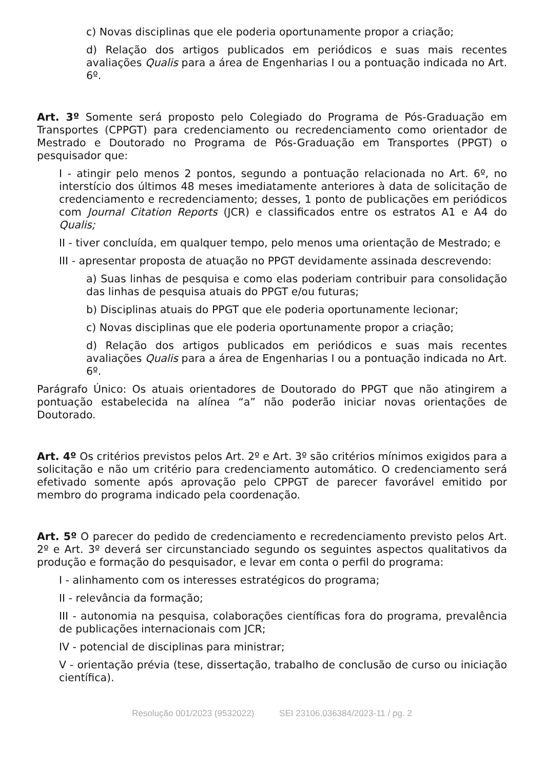c) Novas disciplinas que ele poderia oportunamente propor a criação;
d) Relação dos artigos publicados em periódicos e suas mais recentes avaliações Qualis para a área de Engenharias I ou a pontuação indicada no Art. 6º.
Art. 3º Somente será proposto pelo Colegiado do Programa de Pós-Graduação em Transportes (CPPGT) para credenciamento ou recredenciamento como orientador de Mestrado e Doutorado no Programa de Pós-Graduação em Transportes (PPGT) o pesquisador que:
I - atingir pelo menos 2 pontos, segundo a pontuação relacionada no Art. 6º, no interstício dos últimos 48 meses imediatamente anteriores à data de solicitação de credenciamento e recredenciamento; desses, 1 ponto de publicações em periódicos com Journal Citation Reports (JCR) e classificados entre os estratos A1 e A4 do Qualis;
II - tiver concluída, em qualquer tempo, pelo menos uma orientação de Mestrado; e
III - apresentar proposta de atuação no PPGT devidamente assinada descrevendo:
a) Suas linhas de pesquisa e como elas poderiam contribuir para consolidação das linhas de pesquisa atuais do PPGT e/ou futuras;
b) Disciplinas atuais do PPGT que ele poderia oportunamente lecionar;
c) Novas disciplinas que ele poderia oportunamente propor a criação;
d) Relação dos artigos publicados em periódicos e suas mais recentes avaliações Qualis para a área de Engenharias I ou a pontuação indicada no Art. 6º.
Parágrafo Único: Os atuais orientadores de Doutorado do PPGT que não atingirem a pontuação estabelecida na alínea “a” não poderão iniciar novas orientações de Doutorado.
Art. 4º Os critérios previstos pelos Art. 2º e Art. 3º são critérios mínimos exigidos para a solicitação e não um critério para credenciamento automático. O credenciamento será efetivado somente após aprovação pelo CPPGT de parecer favorável emitido por membro do programa indicado pela coordenação.
Art. 5º O parecer do pedido de credenciamento e recredenciamento previsto pelos Art. 2º e Art. 3º deverá ser circunstanciado segundo os seguintes aspectos qualitativos da produção e formação do pesquisador, e levar em conta o perfil do programa:
I - alinhamento com os interesses estratégicos do programa;
II - relevância da formação;
III - autonomia na pesquisa, colaborações científicas fora do programa, prevalência de publicações internacionais com JCR;
IV - potencial de disciplinas para ministrar;
V - orientação prévia (tese, dissertação, trabalho de conclusão de curso ou iniciação científica).
Resolução 001/2023 (9532022) SEI 23106.036384/2023-11 / pg. 2